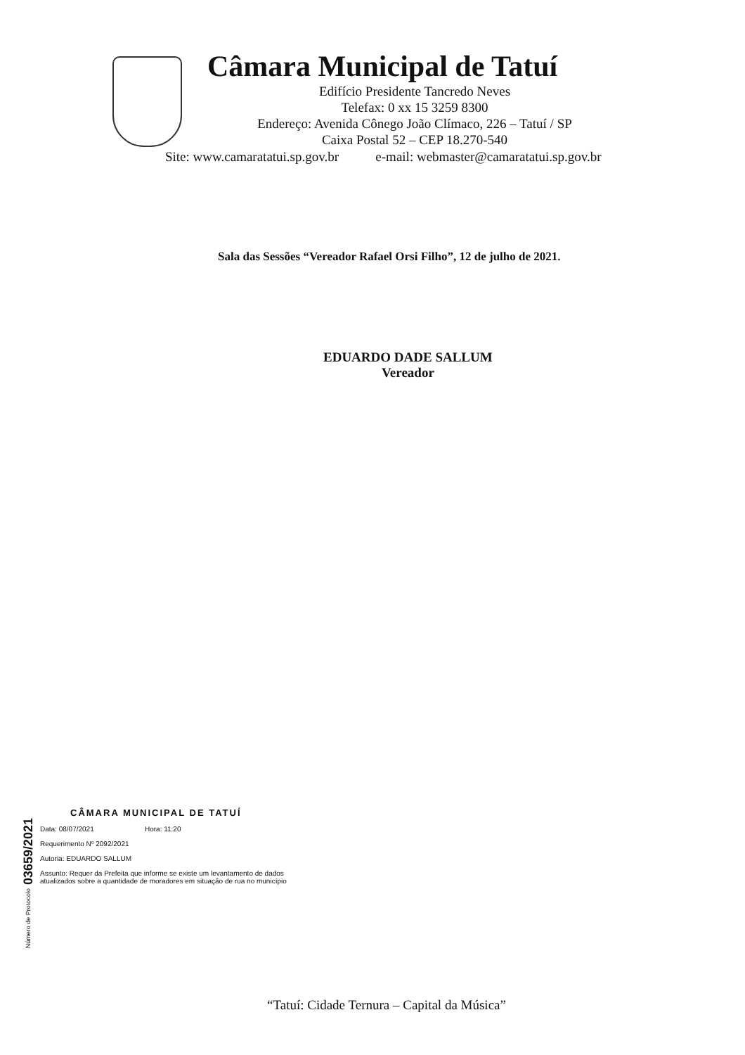Câmara Municipal de Tatuí
Edifício Presidente Tancredo Neves
Telefax: 0 xx 15 3259 8300
Endereço: Avenida Cônego João Clímaco, 226 – Tatuí / SP
Caixa Postal 52 – CEP 18.270-540
Site: www.camaratatui.sp.gov.br e-mail: webmaster@camaratatui.sp.gov.br
Sala das Sessões “Vereador Rafael Orsi Filho”, 12 de julho de 2021.
EDUARDO DADE SALLUM
Vereador
CÂMARA MUNICIPAL DE TATUÍ
Número de Protocolo 03659/2021
Data: 08/07/2021 Hora: 11:20
Requerimento Nº 2092/2021
Autoria: EDUARDO SALLUM
Assunto: Requer da Prefeita que informe se existe um levantamento de dados atualizados sobre a quantidade de moradores em situação de rua no município
“Tatuí: Cidade Ternura – Capital da Música”